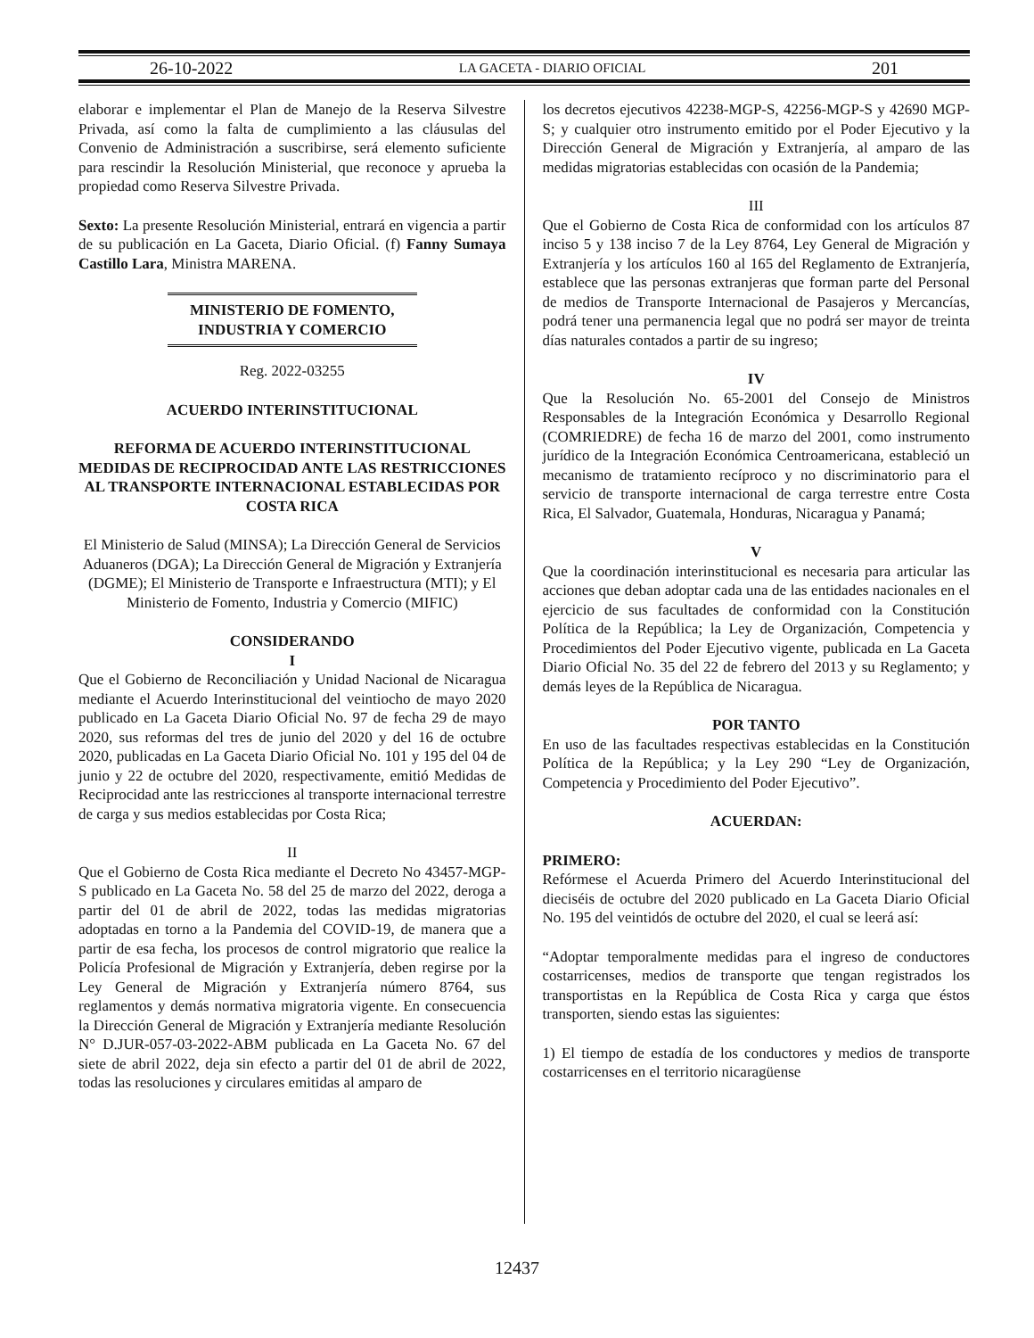26-10-2022 LA GACETA - DIARIO OFICIAL 201
elaborar e implementar el Plan de Manejo de la Reserva Silvestre Privada, así como la falta de cumplimiento a las cláusulas del Convenio de Administración a suscribirse, será elemento suficiente para rescindir la Resolución Ministerial, que reconoce y aprueba la propiedad como Reserva Silvestre Privada.
Sexto: La presente Resolución Ministerial, entrará en vigencia a partir de su publicación en La Gaceta, Diario Oficial. (f) Fanny Sumaya Castillo Lara, Ministra MARENA.
MINISTERIO DE FOMENTO,
INDUSTRIA Y COMERCIO
Reg. 2022-03255
ACUERDO INTERINSTITUCIONAL
REFORMA DE ACUERDO INTERINSTITUCIONAL MEDIDAS DE RECIPROCIDAD ANTE LAS RESTRICCIONES AL TRANSPORTE INTERNACIONAL ESTABLECIDAS POR COSTA RICA
El Ministerio de Salud (MINSA); La Dirección General de Servicios Aduaneros (DGA); La Dirección General de Migración y Extranjería (DGME); El Ministerio de Transporte e Infraestructura (MTI); y El Ministerio de Fomento, Industria y Comercio (MIFIC)
CONSIDERANDO
I
Que el Gobierno de Reconciliación y Unidad Nacional de Nicaragua mediante el Acuerdo Interinstitucional del veintiocho de mayo 2020 publicado en La Gaceta Diario Oficial No. 97 de fecha 29 de mayo 2020, sus reformas del tres de junio del 2020 y del 16 de octubre 2020, publicadas en La Gaceta Diario Oficial No. 101 y 195 del 04 de junio y 22 de octubre del 2020, respectivamente, emitió Medidas de Reciprocidad ante las restricciones al transporte internacional terrestre de carga y sus medios establecidas por Costa Rica;
II
Que el Gobierno de Costa Rica mediante el Decreto No 43457-MGP-S publicado en La Gaceta No. 58 del 25 de marzo del 2022, deroga a partir del 01 de abril de 2022, todas las medidas migratorias adoptadas en torno a la Pandemia del COVID-19, de manera que a partir de esa fecha, los procesos de control migratorio que realice la Policía Profesional de Migración y Extranjería, deben regirse por la Ley General de Migración y Extranjería número 8764, sus reglamentos y demás normativa migratoria vigente. En consecuencia la Dirección General de Migración y Extranjería mediante Resolución N° D.JUR-057-03-2022-ABM publicada en La Gaceta No. 67 del siete de abril 2022, deja sin efecto a partir del 01 de abril de 2022, todas las resoluciones y circulares emitidas al amparo de
los decretos ejecutivos 42238-MGP-S, 42256-MGP-S y 42690 MGP-S; y cualquier otro instrumento emitido por el Poder Ejecutivo y la Dirección General de Migración y Extranjería, al amparo de las medidas migratorias establecidas con ocasión de la Pandemia;
III
Que el Gobierno de Costa Rica de conformidad con los artículos 87 inciso 5 y 138 inciso 7 de la Ley 8764, Ley General de Migración y Extranjería y los artículos 160 al 165 del Reglamento de Extranjería, establece que las personas extranjeras que forman parte del Personal de medios de Transporte Internacional de Pasajeros y Mercancías, podrá tener una permanencia legal que no podrá ser mayor de treinta días naturales contados a partir de su ingreso;
IV
Que la Resolución No. 65-2001 del Consejo de Ministros Responsables de la Integración Económica y Desarrollo Regional (COMRIEDRE) de fecha 16 de marzo del 2001, como instrumento jurídico de la Integración Económica Centroamericana, estableció un mecanismo de tratamiento recíproco y no discriminatorio para el servicio de transporte internacional de carga terrestre entre Costa Rica, El Salvador, Guatemala, Honduras, Nicaragua y Panamá;
V
Que la coordinación interinstitucional es necesaria para articular las acciones que deban adoptar cada una de las entidades nacionales en el ejercicio de sus facultades de conformidad con la Constitución Política de la República; la Ley de Organización, Competencia y Procedimientos del Poder Ejecutivo vigente, publicada en La Gaceta Diario Oficial No. 35 del 22 de febrero del 2013 y su Reglamento; y demás leyes de la República de Nicaragua.
POR TANTO
En uso de las facultades respectivas establecidas en la Constitución Política de la República; y la Ley 290 “Ley de Organización, Competencia y Procedimiento del Poder Ejecutivo”.
ACUERDAN:
PRIMERO:
Refórmese el Acuerda Primero del Acuerdo Interinstitucional del dieciséis de octubre del 2020 publicado en La Gaceta Diario Oficial No. 195 del veintidós de octubre del 2020, el cual se leerá así:
“Adoptar temporalmente medidas para el ingreso de conductores costarricenses, medios de transporte que tengan registrados los transportistas en la República de Costa Rica y carga que éstos transporten, siendo estas las siguientes:
1) El tiempo de estadía de los conductores y medios de transporte costarricenses en el territorio nicaragüense
12437